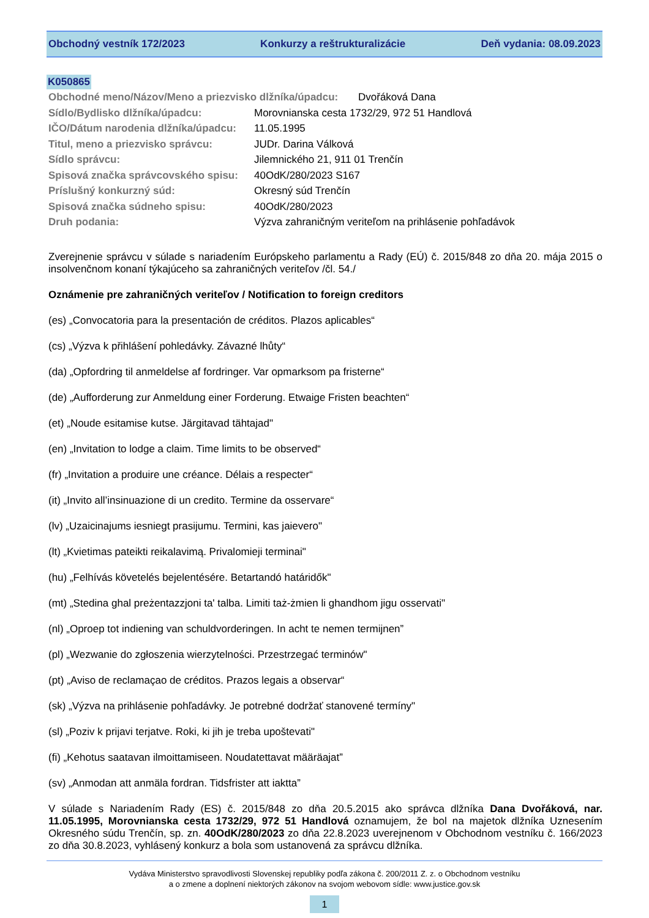Obchodný vestník 172/2023 Konkurzy a reštrukturalizácie Deň vydania: 08.09.2023
K050865
Obchodné meno/Názov/Meno a priezvisko dlžníka/úpadcu: Dvořáková Dana
Sídlo/Bydlisko dlžníka/úpadcu: Morovnianska cesta 1732/29, 972 51 Handlová
IČO/Dátum narodenia dlžníka/úpadcu: 11.05.1995
Titul, meno a priezvisko správcu: JUDr. Darina Válková
Sídlo správcu: Jilemnického 21, 911 01 Trenčín
Spisová značka správcovského spisu: 40OdK/280/2023 S167
Príslušný konkurzný súd: Okresný súd Trenčín
Spisová značka súdneho spisu: 40OdK/280/2023
Druh podania: Výzva zahraničným veriteľom na prihlásenie pohľadávok
Zverejnenie správcu v súlade s nariadením Európskeho parlamentu a Rady (EÚ) č. 2015/848 zo dňa 20. mája 2015 o insolvenčnom konaní týkajúceho sa zahraničných veriteľov /čl. 54./
Oznámenie pre zahraničných veriteľov / Notification to foreign creditors
(es) „Convocatoria para la presentación de créditos. Plazos aplicables“
(cs) „Výzva k přihlášení pohledávky. Závazné lhůty“
(da) „Opfordring til anmeldelse af fordringer. Var opmarksom pa fristerne“
(de) „Aufforderung zur Anmeldung einer Forderung. Etwaige Fristen beachten“
(et) „Noude esitamise kutse. Järgitavad tähtajad"
(en) „Invitation to lodge a claim. Time limits to be observed“
(fr) „Invitation a produire une créance. Délais a respecter“
(it) „Invito all’insinuazione di un credito. Termine da osservare“
(lv) „Uzaicinajums iesniegt prasijumu. Termini, kas jaievero"
(lt) „Kvietimas pateikti reikalavimą. Privalomieji terminai"
(hu) „Felhívás követelés bejelentésére. Betartandó határidők"
(mt) „Stedina ghal preżentazzjoni ta' talba. Limiti taż-żmien li ghandhom jigu osservati"
(nl) „Oproep tot indiening van schuldvorderingen. In acht te nemen termijnen”
(pl) „Wezwanie do zgłoszenia wierzytelności. Przestrzegać terminów"
(pt) „Aviso de reclamaçao de créditos. Prazos legais a observar“
(sk) „Výzva na prihlásenie pohľadávky. Je potrebné dodržať stanovené termíny"
(sl) „Poziv k prijavi terjatve. Roki, ki jih je treba upoštevati"
(fi) „Kehotus saatavan ilmoittamiseen. Noudatettavat määräajat”
(sv) „Anmodan att anmäla fordran. Tidsfrister att iaktta”
V súlade s Nariadením Rady (ES) č. 2015/848 zo dňa 20.5.2015 ako správca dlžníka Dana Dvořáková, nar. 11.05.1995, Morovnianska cesta 1732/29, 972 51 Handlová oznamujem, že bol na majetok dlžníka Uznesením Okresného súdu Trenčín, sp. zn. 40OdK/280/2023 zo dňa 22.8.2023 uverejnenom v Obchodnom vestníku č. 166/2023 zo dňa 30.8.2023, vyhlásený konkurz a bola som ustanovená za správcu dlžníka.
Vydáva Ministerstvo spravodlivosti Slovenskej republiky podľa zákona č. 200/2011 Z. z. o Obchodnom vestníku
a o zmene a doplnení niektorých zákonov na svojom webovom sídle: www.justice.gov.sk
1